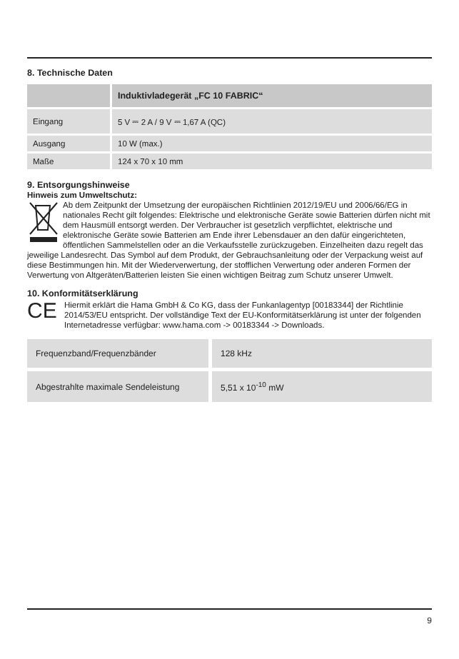8. Technische Daten
| | Induktivladegerät „FC 10 FABRIC“ |
| --- | --- |
| Eingang | 5 V ⎓ 2 A / 9 V ⎓ 1,67 A (QC) |
| Ausgang | 10 W (max.) |
| Maße | 124 x 70 x 10 mm |
9. Entsorgungshinweise
Hinweis zum Umweltschutz:
Ab dem Zeitpunkt der Umsetzung der europäischen Richtlinien 2012/19/EU und 2006/66/EG in nationales Recht gilt folgendes: Elektrische und elektronische Geräte sowie Batterien dürfen nicht mit dem Hausmüll entsorgt werden. Der Verbraucher ist gesetzlich verpflichtet, elektrische und elektronische Geräte sowie Batterien am Ende ihrer Lebensdauer an den dafür eingerichteten, öffentlichen Sammelstellen oder an die Verkaufsstelle zurückzugeben. Einzelheiten dazu regelt das jeweilige Landesrecht. Das Symbol auf dem Produkt, der Gebrauchsanleitung oder der Verpackung weist auf diese Bestimmungen hin. Mit der Wiederverwertung, der stofflichen Verwertung oder anderen Formen der Verwertung von Altgeräten/Batterien leisten Sie einen wichtigen Beitrag zum Schutz unserer Umwelt.
10. Konformitätserklärung
CE
Hiermit erklärt die Hama GmbH & Co KG, dass der Funkanlagentyp [00183344] der Richtlinie 2014/53/EU entspricht. Der vollständige Text der EU-Konformitätserklärung ist unter der folgenden Internetadresse verfügbar: www.hama.com -> 00183344 -> Downloads.
| Frequenzband/Frequenzbänder | 128 kHz |
| Abgestrahlte maximale Sendeleistung | 5,51 x 10<sup>-10</sup> mW |
9